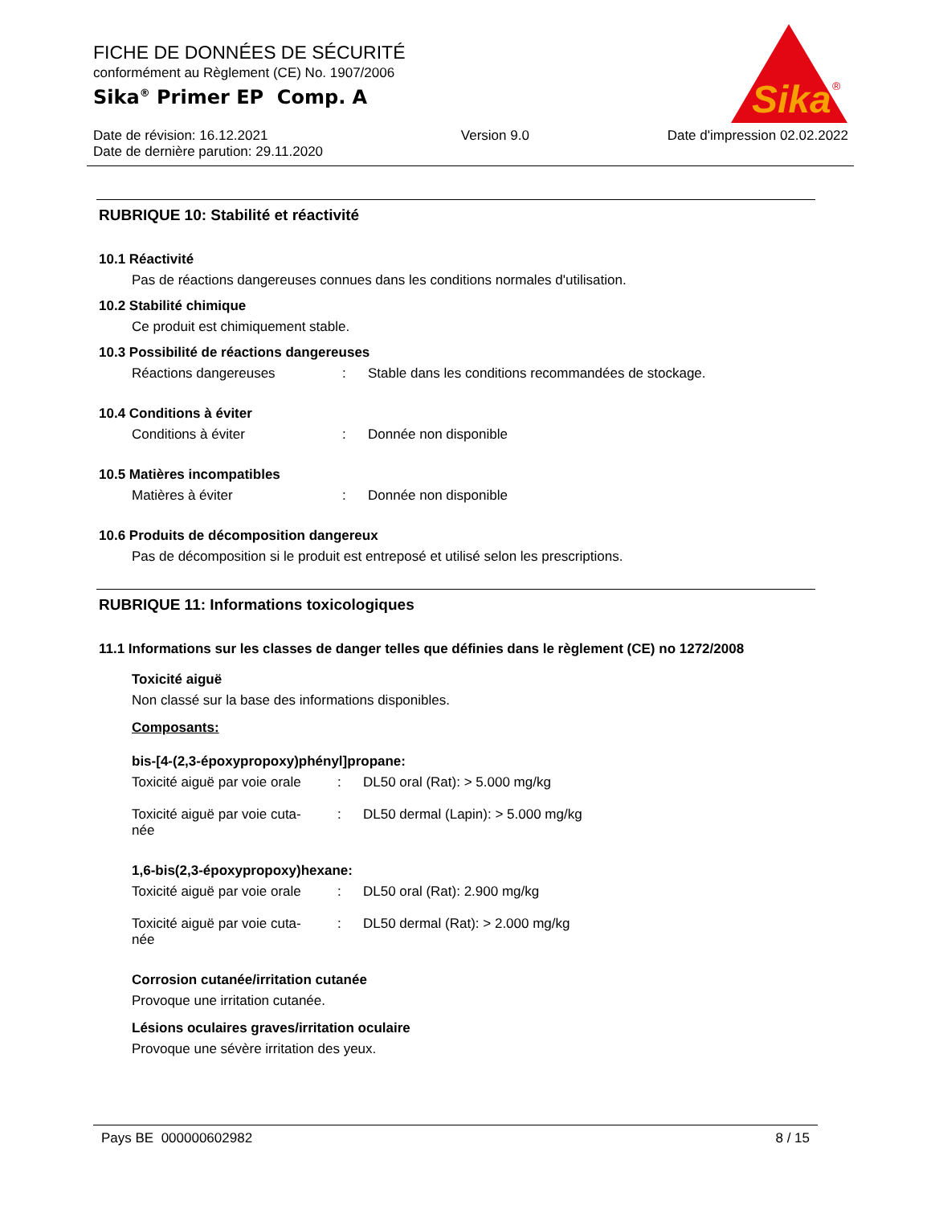FICHE DE DONNÉES DE SÉCURITÉ
conformément au Règlement (CE) No. 1907/2006
Sika<sup>®</sup> Primer EP Comp. A
Date de révision: 16.12.2021
Date de dernière parution: 29.11.2020
Version 9.0 Date d'impression 02.02.2022
Sika
®
RUBRIQUE 10: Stabilité et réactivité
10.1 Réactivité
Pas de réactions dangereuses connues dans les conditions normales d'utilisation.
10.2 Stabilité chimique
Ce produit est chimiquement stable.
10.3 Possibilité de réactions dangereuses
Réactions dangereuses : Stable dans les conditions recommandées de stockage.
10.4 Conditions à éviter
Conditions à éviter : Donnée non disponible
10.5 Matières incompatibles
Matières à éviter : Donnée non disponible
10.6 Produits de décomposition dangereux
Pas de décomposition si le produit est entreposé et utilisé selon les prescriptions.
RUBRIQUE 11: Informations toxicologiques
11.1 Informations sur les classes de danger telles que définies dans le règlement (CE) no 1272/2008
Toxicité aiguë
Non classé sur la base des informations disponibles.
Composants:
bis-[4-(2,3-époxypropoxy)phényl]propane:
Toxicité aiguë par voie orale
: DL50 oral (Rat): > 5.000 mg/kg
Toxicité aiguë par voie cuta-
née
: DL50 dermal (Lapin): > 5.000 mg/kg
1,6-bis(2,3-époxypropoxy)hexane:
Toxicité aiguë par voie orale
: DL50 oral (Rat): 2.900 mg/kg
Toxicité aiguë par voie cuta-
née
: DL50 dermal (Rat): > 2.000 mg/kg
Corrosion cutanée/irritation cutanée
Provoque une irritation cutanée.
Lésions oculaires graves/irritation oculaire
Provoque une sévère irritation des yeux.
Pays BE 000000602982 8 / 15